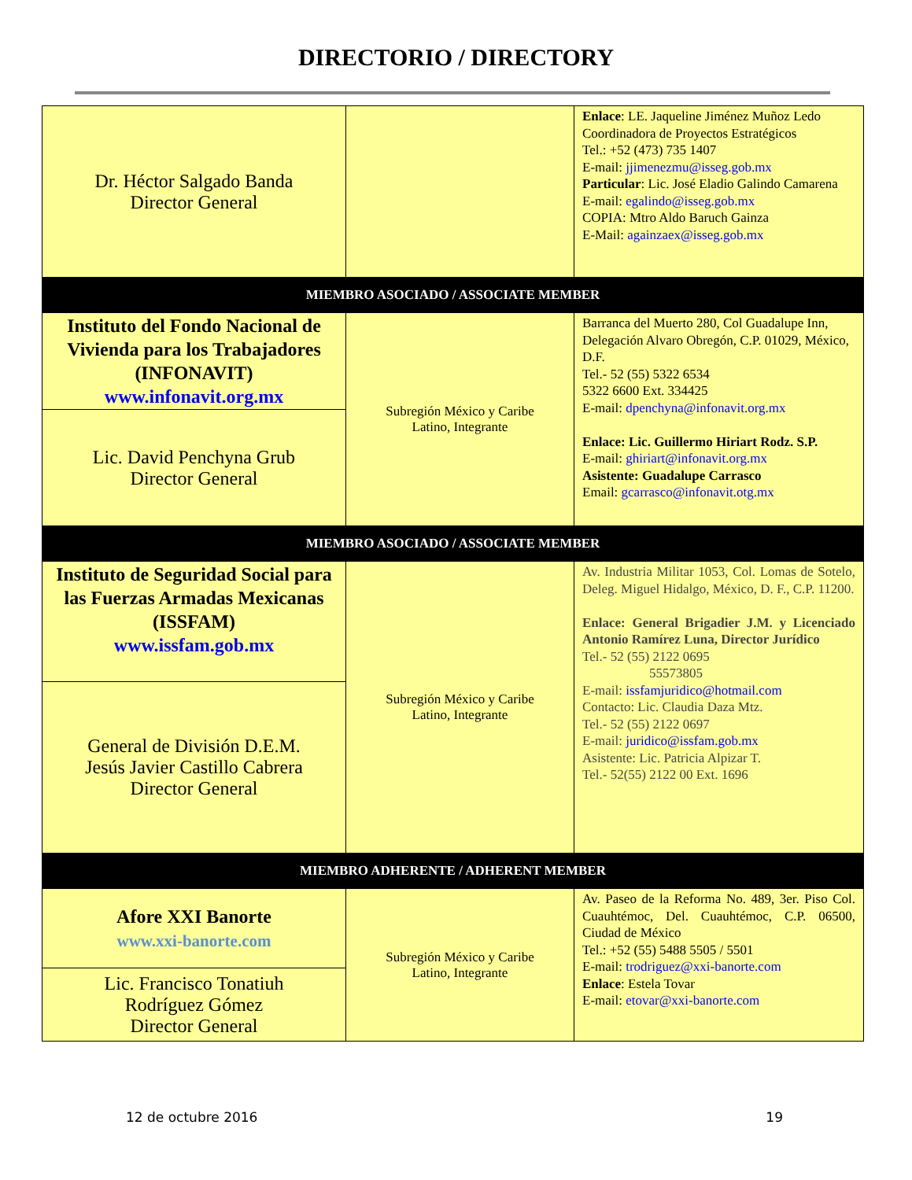DIRECTORIO / DIRECTORY
| Dr. Héctor Salgado Banda Director General | | Enlace : LE. Jaqueline Jiménez Muñoz Ledo Coordinadora de Proyectos Estratégicos Tel.: +52 (473) 735 1407 E-mail: jjimenezmu@isseg.gob.mx Particular : Lic. José Eladio Galindo Camarena E-mail: egalindo@isseg.gob.mx COPIA: Mtro Aldo Baruch Gainza E-Mail: againzaex@isseg.gob.mx |
| MIEMBRO ASOCIADO / ASSOCIATE MEMBER | | |
| Instituto del Fondo Nacional de Vivienda para los Trabajadores (INFONAVIT) www.infonavit.org.mx | Subregión México y Caribe Latino, Integrante | Barranca del Muerto 280, Col Guadalupe Inn, Delegación Alvaro Obregón, C.P. 01029, México, D.F. Tel.- 52 (55) 5322 6534 5322 6600 Ext. 334425 E-mail: dpenchyna@infonavit.org.mx Enlace: Lic. Guillermo Hiriart Rodz. S.P. E-mail: ghiriart@infonavit.org.mx Asistente: Guadalupe Carrasco Email: gcarrasco@infonavit.otg.mx |
| Lic. David Penchyna Grub Director General | | |
| MIEMBRO ASOCIADO / ASSOCIATE MEMBER | | |
| Instituto de Seguridad Social para las Fuerzas Armadas Mexicanas (ISSFAM) www.issfam.gob.mx | Subregión México y Caribe Latino, Integrante | Av. Industria Militar 1053, Col. Lomas de Sotelo, Deleg. Miguel Hidalgo, México, D. F., C.P. 11200. Enlace: General Brigadier J.M. y Licenciado Antonio Ramírez Luna, Director Jurídico Tel.- 52 (55) 2122 0695 55573805 E-mail: issfamjuridico@hotmail.com Contacto: Lic. Claudia Daza Mtz. Tel.- 52 (55) 2122 0697 E-mail: juridico@issfam.gob.mx Asistente: Lic. Patricia Alpizar T. Tel.- 52(55) 2122 00 Ext. 1696 |
| General de División D.E.M. Jesús Javier Castillo Cabrera Director General | | |
| MIEMBRO ADHERENTE / ADHERENT MEMBER | | |
| Afore XXI Banorte www.xxi-banorte.com | Subregión México y Caribe Latino, Integrante | Av. Paseo de la Reforma No. 489, 3er. Piso Col. Cuauhtémoc, Del. Cuauhtémoc, C.P. 06500, Ciudad de México Tel.: +52 (55) 5488 5505 / 5501 E-mail: trodriguez@xxi-banorte.com Enlace : Estela Tovar E-mail: etovar@xxi-banorte.com |
| Lic. Francisco Tonatiuh Rodríguez Gómez Director General | | |
12 de octubre 2016 19